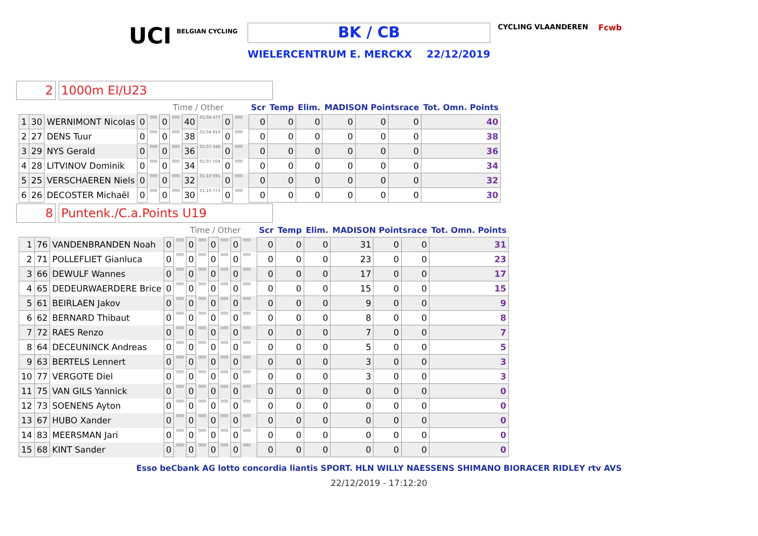UCI
BELGIAN CYCLING
BK / CB
WIELERCENTRUM E. MERCKX 22/12/2019
CYCLING VLAANDEREN Fcwb
2 1000m El/U23
| | | | | Time / Other | | | | | | | | Scr | Temp | Elim. | MADISON Pointsrace | | | Tot. Omn. Points |
| --- | --- | --- | --- | --- | --- | --- | --- | --- | --- | --- | --- | --- | --- | --- | --- | --- | --- | --- |
| 1 | 30 | WERNIMONT Nicolas | 0 | 000 | 0 | 000 | 40 | 01:04 477 | 0 | 000 | | 0 | 0 | 0 | 0 | 0 | 0 | 40 |
| 2 | 27 | DENS Tuur | 0 | 000 | 0 | 000 | 38 | 01:04 910 | 0 | 000 | | 0 | 0 | 0 | 0 | 0 | 0 | 38 |
| 3 | 29 | NYS Gerald | 0 | 000 | 0 | 000 | 36 | 01:07 346 | 0 | 000 | | 0 | 0 | 0 | 0 | 0 | 0 | 36 |
| 4 | 28 | LITVINOV Dominik | 0 | 000 | 0 | 000 | 34 | 01:07 504 | 0 | 000 | | 0 | 0 | 0 | 0 | 0 | 0 | 34 |
| 5 | 25 | VERSCHAEREN Niels | 0 | 000 | 0 | 000 | 32 | 01:10 591 | 0 | 000 | | 0 | 0 | 0 | 0 | 0 | 0 | 32 |
| 6 | 26 | DECOSTER Michaël | 0 | 000 | 0 | 000 | 30 | 01:10 773 | 0 | 000 | | 0 | 0 | 0 | 0 | 0 | 0 | 30 |
8 Puntenk./C.a.Points U19
| | | | | Time / Other | | | | | | | | Scr | Temp | Elim. | MADISON Pointsrace | | | Tot. Omn. Points |
| --- | --- | --- | --- | --- | --- | --- | --- | --- | --- | --- | --- | --- | --- | --- | --- | --- | --- | --- |
| 1 | 76 | VANDENBRANDEN Noah | 0 | 000 | 0 | 000 | 0 | 000 | 0 | 000 | | 0 | 0 | 0 | 31 | 0 | 0 | 31 |
| 2 | 71 | POLLEFLIET Gianluca | 0 | 000 | 0 | 000 | 0 | 000 | 0 | 000 | | 0 | 0 | 0 | 23 | 0 | 0 | 23 |
| 3 | 66 | DEWULF Wannes | 0 | 000 | 0 | 000 | 0 | 000 | 0 | 000 | | 0 | 0 | 0 | 17 | 0 | 0 | 17 |
| 4 | 65 | DEDEURWAERDERE Brice | 0 | 000 | 0 | 000 | 0 | 000 | 0 | 000 | | 0 | 0 | 0 | 15 | 0 | 0 | 15 |
| 5 | 61 | BEIRLAEN Jakov | 0 | 000 | 0 | 000 | 0 | 000 | 0 | 000 | | 0 | 0 | 0 | 9 | 0 | 0 | 9 |
| 6 | 62 | BERNARD Thibaut | 0 | 000 | 0 | 000 | 0 | 000 | 0 | 000 | | 0 | 0 | 0 | 8 | 0 | 0 | 8 |
| 7 | 72 | RAES Renzo | 0 | 000 | 0 | 000 | 0 | 000 | 0 | 000 | | 0 | 0 | 0 | 7 | 0 | 0 | 7 |
| 8 | 64 | DECEUNINCK Andreas | 0 | 000 | 0 | 000 | 0 | 000 | 0 | 000 | | 0 | 0 | 0 | 5 | 0 | 0 | 5 |
| 9 | 63 | BERTELS Lennert | 0 | 000 | 0 | 000 | 0 | 000 | 0 | 000 | | 0 | 0 | 0 | 3 | 0 | 0 | 3 |
| 10 | 77 | VERGOTE Diel | 0 | 000 | 0 | 000 | 0 | 000 | 0 | 000 | | 0 | 0 | 0 | 3 | 0 | 0 | 3 |
| 11 | 75 | VAN GILS Yannick | 0 | 000 | 0 | 000 | 0 | 000 | 0 | 000 | | 0 | 0 | 0 | 0 | 0 | 0 | 0 |
| 12 | 73 | SOENENS Ayton | 0 | 000 | 0 | 000 | 0 | 000 | 0 | 000 | | 0 | 0 | 0 | 0 | 0 | 0 | 0 |
| 13 | 67 | HUBO Xander | 0 | 000 | 0 | 000 | 0 | 000 | 0 | 000 | | 0 | 0 | 0 | 0 | 0 | 0 | 0 |
| 14 | 83 | MEERSMAN Jari | 0 | 000 | 0 | 000 | 0 | 000 | 0 | 000 | | 0 | 0 | 0 | 0 | 0 | 0 | 0 |
| 15 | 68 | KINT Sander | 0 | 000 | 0 | 000 | 0 | 000 | 0 | 000 | | 0 | 0 | 0 | 0 | 0 | 0 | 0 |
Esso beCbank AG lotto concordia liantis SPORT. HLN WILLY NAESSENS SHIMANO BIORACER RIDLEY rtv AVS
22/12/2019 - 17:12:20